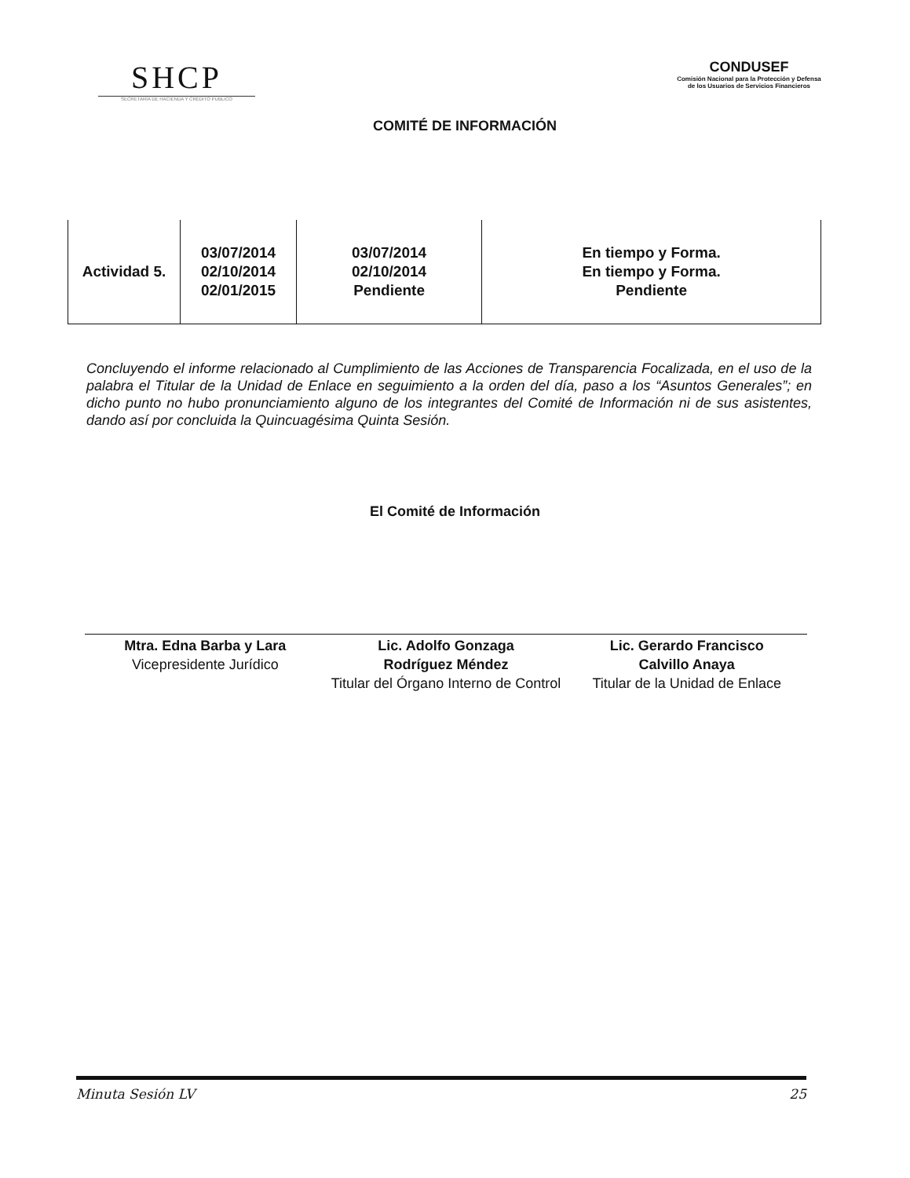SHCP
SECRETARÍA DE HACIENDA Y CRÉDITO PÚBLICO
COMITÉ DE INFORMACIÓN
CONDUSEF
Comisión Nacional para la Protección y Defensa de los Usuarios de Servicios Financieros
| Actividad 5. | 03/07/2014 02/10/2014 02/01/2015 | 03/07/2014 02/10/2014 Pendiente | En tiempo y Forma. En tiempo y Forma. Pendiente |
Concluyendo el informe relacionado al Cumplimiento de las Acciones de Transparencia Focalizada, en el uso de la palabra el Titular de la Unidad de Enlace en seguimiento a la orden del día, paso a los “Asuntos Generales”; en dicho punto no hubo pronunciamiento alguno de los integrantes del Comité de Información ni de sus asistentes, dando así por concluida la Quincuagésima Quinta Sesión.
El Comité de Información
Mtra. Edna Barba y Lara
Vicepresidente Jurídico
Lic. Adolfo Gonzaga
Rodríguez Méndez
Titular del Órgano Interno de Control
Lic. Gerardo Francisco
Calvillo Anaya
Titular de la Unidad de Enlace
Minuta Sesión LV 25